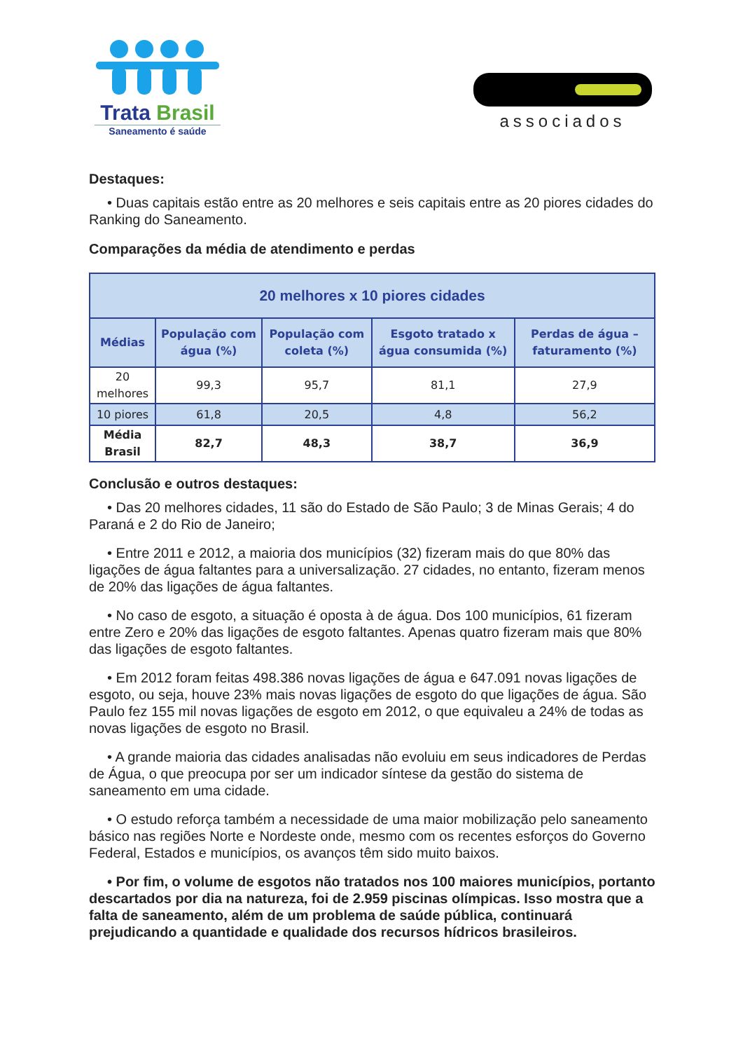Trata Brasil
Saneamento é saúde
associados
Destaques:
• Duas capitais estão entre as 20 melhores e seis capitais entre as 20 piores cidades do Ranking do Saneamento.
Comparações da média de atendimento e perdas
| 20 melhores x 10 piores cidades | | | | |
| --- | --- | --- | --- | --- |
| Médias | População com água (%) | População com coleta (%) | Esgoto tratado x água consumida (%) | Perdas de água – faturamento (%) |
| 20 melhores | 99,3 | 95,7 | 81,1 | 27,9 |
| 10 piores | 61,8 | 20,5 | 4,8 | 56,2 |
| Média Brasil | 82,7 | 48,3 | 38,7 | 36,9 |
Conclusão e outros destaques:
• Das 20 melhores cidades, 11 são do Estado de São Paulo; 3 de Minas Gerais; 4 do Paraná e 2 do Rio de Janeiro;
• Entre 2011 e 2012, a maioria dos municípios (32) fizeram mais do que 80% das ligações de água faltantes para a universalização. 27 cidades, no entanto, fizeram menos de 20% das ligações de água faltantes.
• No caso de esgoto, a situação é oposta à de água. Dos 100 municípios, 61 fizeram entre Zero e 20% das ligações de esgoto faltantes. Apenas quatro fizeram mais que 80% das ligações de esgoto faltantes.
• Em 2012 foram feitas 498.386 novas ligações de água e 647.091 novas ligações de esgoto, ou seja, houve 23% mais novas ligações de esgoto do que ligações de água. São Paulo fez 155 mil novas ligações de esgoto em 2012, o que equivaleu a 24% de todas as novas ligações de esgoto no Brasil.
• A grande maioria das cidades analisadas não evoluiu em seus indicadores de Perdas de Água, o que preocupa por ser um indicador síntese da gestão do sistema de saneamento em uma cidade.
• O estudo reforça também a necessidade de uma maior mobilização pelo saneamento básico nas regiões Norte e Nordeste onde, mesmo com os recentes esforços do Governo Federal, Estados e municípios, os avanços têm sido muito baixos.
• Por fim, o volume de esgotos não tratados nos 100 maiores municípios, portanto descartados por dia na natureza, foi de 2.959 piscinas olímpicas. Isso mostra que a falta de saneamento, além de um problema de saúde pública, continuará prejudicando a quantidade e qualidade dos recursos hídricos brasileiros.